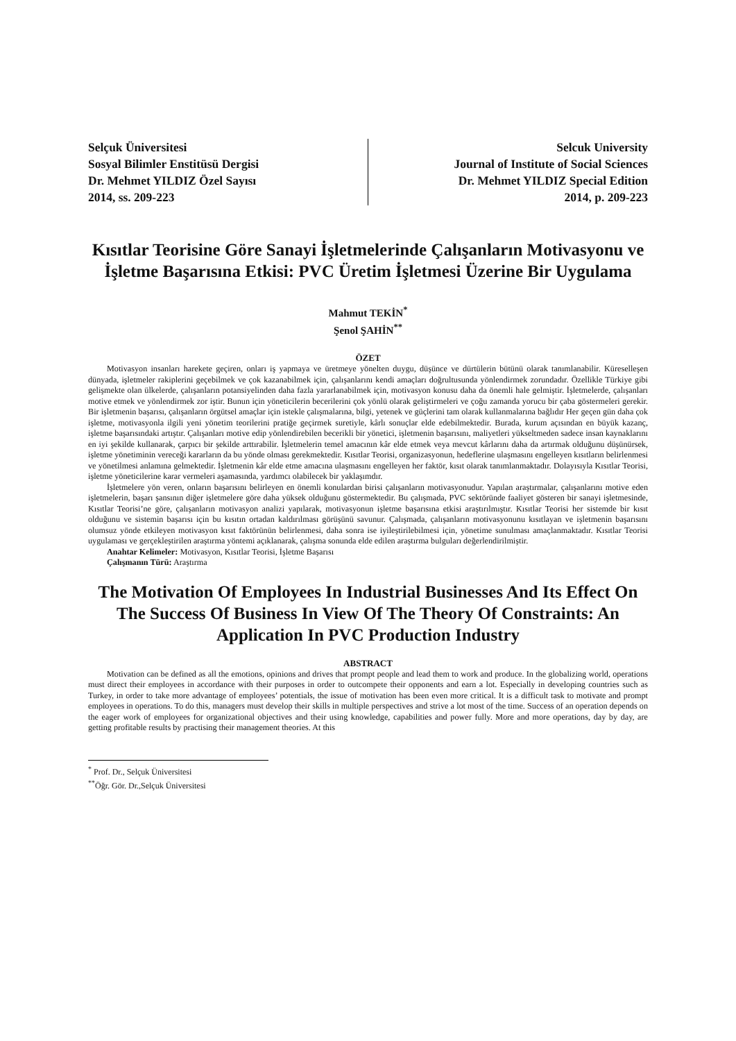Selçuk Üniversitesi
Sosyal Bilimler Enstitüsü Dergisi
Dr. Mehmet YILDIZ Özel Sayısı
2014, ss. 209-223
Selcuk University
Journal of Institute of Social Sciences
Dr. Mehmet YILDIZ Special Edition
2014, p. 209-223
Kısıtlar Teorisine Göre Sanayi İşletmelerinde Çalışanların Motivasyonu ve İşletme Başarısına Etkisi: PVC Üretim İşletmesi Üzerine Bir Uygulama
Mahmut TEKİN<sup>*</sup>
Şenol ŞAHİN<sup>**</sup>
ÖZET
Motivasyon insanları harekete geçiren, onları iş yapmaya ve üretmeye yönelten duygu, düşünce ve dürtülerin bütünü olarak tanımlanabilir. Küreselleşen dünyada, işletmeler rakiplerini geçebilmek ve çok kazanabilmek için, çalışanlarını kendi amaçları doğrultusunda yönlendirmek zorundadır. Özellikle Türkiye gibi gelişmekte olan ülkelerde, çalışanların potansiyelinden daha fazla yararlanabilmek için, motivasyon konusu daha da önemli hale gelmiştir. İşletmelerde, çalışanları motive etmek ve yönlendirmek zor iştir. Bunun için yöneticilerin becerilerini çok yönlü olarak geliştirmeleri ve çoğu zamanda yorucu bir çaba göstermeleri gerekir. Bir işletmenin başarısı, çalışanların örgütsel amaçlar için istekle çalışmalarına, bilgi, yetenek ve güçlerini tam olarak kullanmalarına bağlıdır Her geçen gün daha çok işletme, motivasyonla ilgili yeni yönetim teorilerini pratiğe geçirmek suretiyle, kârlı sonuçlar elde edebilmektedir. Burada, kurum açısından en büyük kazanç, işletme başarısındaki artıştır. Çalışanları motive edip yönlendirebilen becerikli bir yönetici, işletmenin başarısını, maliyetleri yükseltmeden sadece insan kaynaklarını en iyi şekilde kullanarak, çarpıcı bir şekilde arttırabilir. İşletmelerin temel amacının kâr elde etmek veya mevcut kârlarını daha da artırmak olduğunu düşünürsek, işletme yönetiminin vereceği kararların da bu yönde olması gerekmektedir. Kısıtlar Teorisi, organizasyonun, hedeflerine ulaşmasını engelleyen kısıtların belirlenmesi ve yönetilmesi anlamına gelmektedir. İşletmenin kâr elde etme amacına ulaşmasını engelleyen her faktör, kısıt olarak tanımlanmaktadır. Dolayısıyla Kısıtlar Teorisi, işletme yöneticilerine karar vermeleri aşamasında, yardımcı olabilecek bir yaklaşımdır.
İşletmelere yön veren, onların başarısını belirleyen en önemli konulardan birisi çalışanların motivasyonudur. Yapılan araştırmalar, çalışanlarını motive eden işletmelerin, başarı şansının diğer işletmelere göre daha yüksek olduğunu göstermektedir. Bu çalışmada, PVC sektöründe faaliyet gösteren bir sanayi işletmesinde, Kısıtlar Teorisi’ne göre, çalışanların motivasyon analizi yapılarak, motivasyonun işletme başarısına etkisi araştırılmıştır. Kısıtlar Teorisi her sistemde bir kısıt olduğunu ve sistemin başarısı için bu kısıtın ortadan kaldırılması görüşünü savunur. Çalışmada, çalışanların motivasyonunu kısıtlayan ve işletmenin başarısını olumsuz yönde etkileyen motivasyon kısıt faktörünün belirlenmesi, daha sonra ise iyileştirilebilmesi için, yönetime sunulması amaçlanmaktadır. Kısıtlar Teorisi uygulaması ve gerçekleştirilen araştırma yöntemi açıklanarak, çalışma sonunda elde edilen araştırma bulguları değerlendirilmiştir.
Anahtar Kelimeler: Motivasyon, Kısıtlar Teorisi, İşletme Başarısı
Çalışmanın Türü: Araştırma
The Motivation Of Employees In Industrial Businesses And Its Effect On The Success Of Business In View Of The Theory Of Constraints: An Application In PVC Production Industry
ABSTRACT
Motivation can be defined as all the emotions, opinions and drives that prompt people and lead them to work and produce. In the globalizing world, operations must direct their employees in accordance with their purposes in order to outcompete their opponents and earn a lot. Especially in developing countries such as Turkey, in order to take more advantage of employees’ potentials, the issue of motivation has been even more critical. It is a difficult task to motivate and prompt employees in operations. To do this, managers must develop their skills in multiple perspectives and strive a lot most of the time. Success of an operation depends on the eager work of employees for organizational objectives and their using knowledge, capabilities and power fully. More and more operations, day by day, are getting profitable results by practising their management theories. At this
<sup>*</sup> Prof. Dr., Selçuk Üniversitesi
<sup>**</sup> Öğr. Gör. Dr.,Selçuk Üniversitesi